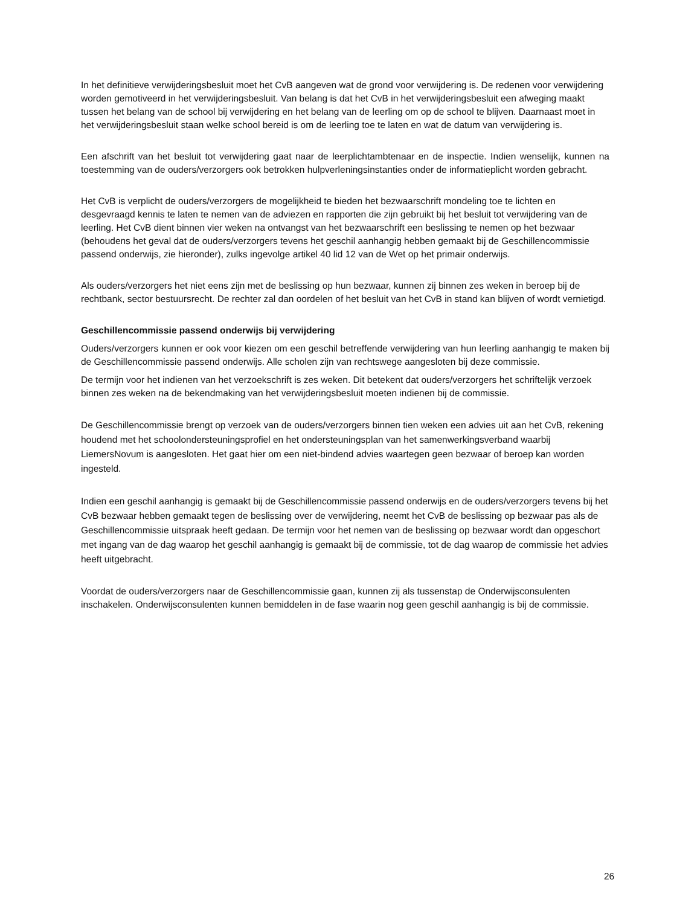In het definitieve verwijderingsbesluit moet het CvB aangeven wat de grond voor verwijdering is. De redenen voor verwijdering worden gemotiveerd in het verwijderingsbesluit. Van belang is dat het CvB in het verwijderingsbesluit een afweging maakt tussen het belang van de school bij verwijdering en het belang van de leerling om op de school te blijven. Daarnaast moet in het verwijderingsbesluit staan welke school bereid is om de leerling toe te laten en wat de datum van verwijdering is.
Een afschrift van het besluit tot verwijdering gaat naar de leerplichtambtenaar en de inspectie. Indien wenselijk, kunnen na toestemming van de ouders/verzorgers ook betrokken hulpverleningsinstanties onder de informatieplicht worden gebracht.
Het CvB is verplicht de ouders/verzorgers de mogelijkheid te bieden het bezwaarschrift mondeling toe te lichten en desgevraagd kennis te laten te nemen van de adviezen en rapporten die zijn gebruikt bij het besluit tot verwijdering van de leerling. Het CvB dient binnen vier weken na ontvangst van het bezwaarschrift een beslissing te nemen op het bezwaar (behoudens het geval dat de ouders/verzorgers tevens het geschil aanhangig hebben gemaakt bij de Geschillencommissie passend onderwijs, zie hieronder), zulks ingevolge artikel 40 lid 12 van de Wet op het primair onderwijs.
Als ouders/verzorgers het niet eens zijn met de beslissing op hun bezwaar, kunnen zij binnen zes weken in beroep bij de rechtbank, sector bestuursrecht. De rechter zal dan oordelen of het besluit van het CvB in stand kan blijven of wordt vernietigd.
Geschillencommissie passend onderwijs bij verwijdering
Ouders/verzorgers kunnen er ook voor kiezen om een geschil betreffende verwijdering van hun leerling aanhangig te maken bij de Geschillencommissie passend onderwijs. Alle scholen zijn van rechtswege aangesloten bij deze commissie.
De termijn voor het indienen van het verzoekschrift is zes weken. Dit betekent dat ouders/verzorgers het schriftelijk verzoek binnen zes weken na de bekendmaking van het verwijderingsbesluit moeten indienen bij de commissie.
De Geschillencommissie brengt op verzoek van de ouders/verzorgers binnen tien weken een advies uit aan het CvB, rekening houdend met het schoolondersteuningsprofiel en het ondersteuningsplan van het samenwerkingsverband waarbij LiemersNovum is aangesloten. Het gaat hier om een niet-bindend advies waartegen geen bezwaar of beroep kan worden ingesteld.
Indien een geschil aanhangig is gemaakt bij de Geschillencommissie passend onderwijs en de ouders/verzorgers tevens bij het CvB bezwaar hebben gemaakt tegen de beslissing over de verwijdering, neemt het CvB de beslissing op bezwaar pas als de Geschillencommissie uitspraak heeft gedaan. De termijn voor het nemen van de beslissing op bezwaar wordt dan opgeschort met ingang van de dag waarop het geschil aanhangig is gemaakt bij de commissie, tot de dag waarop de commissie het advies heeft uitgebracht.
Voordat de ouders/verzorgers naar de Geschillencommissie gaan, kunnen zij als tussenstap de Onderwijsconsulenten inschakelen. Onderwijsconsulenten kunnen bemiddelen in de fase waarin nog geen geschil aanhangig is bij de commissie.
26